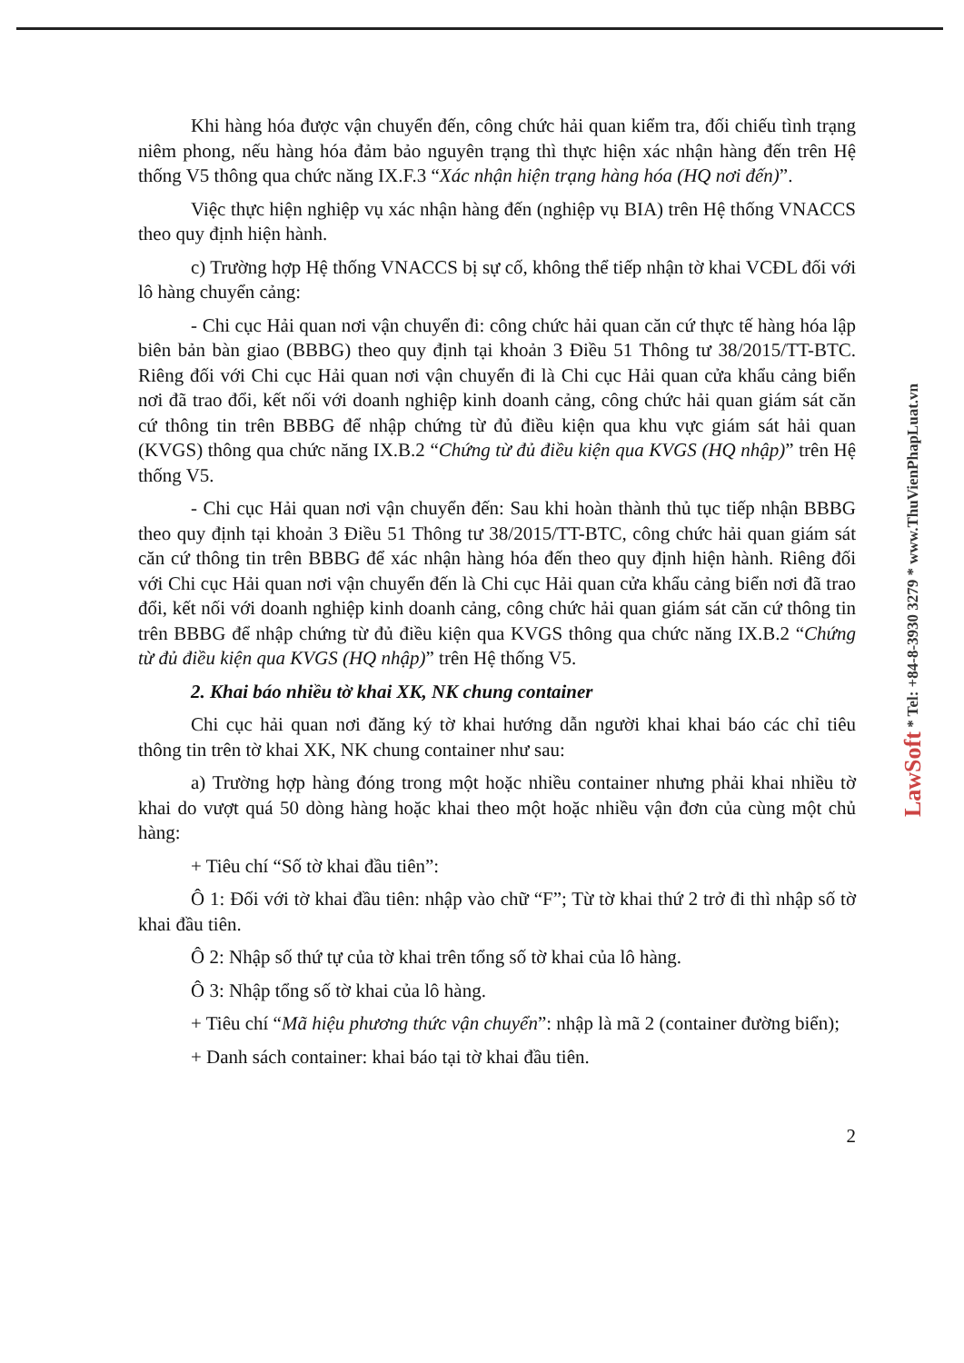Khi hàng hóa được vận chuyển đến, công chức hải quan kiểm tra, đối chiếu tình trạng niêm phong, nếu hàng hóa đảm bảo nguyên trạng thì thực hiện xác nhận hàng đến trên Hệ thống V5 thông qua chức năng IX.F.3 “Xác nhận hiện trạng hàng hóa (HQ nơi đến)”.
Việc thực hiện nghiệp vụ xác nhận hàng đến (nghiệp vụ BIA) trên Hệ thống VNACCS theo quy định hiện hành.
c) Trường hợp Hệ thống VNACCS bị sự cố, không thể tiếp nhận tờ khai VCĐL đối với lô hàng chuyển cảng:
- Chi cục Hải quan nơi vận chuyển đi: công chức hải quan căn cứ thực tế hàng hóa lập biên bản bàn giao (BBBG) theo quy định tại khoản 3 Điều 51 Thông tư 38/2015/TT-BTC. Riêng đối với Chi cục Hải quan nơi vận chuyển đi là Chi cục Hải quan cửa khẩu cảng biển nơi đã trao đổi, kết nối với doanh nghiệp kinh doanh cảng, công chức hải quan giám sát căn cứ thông tin trên BBBG để nhập chứng từ đủ điều kiện qua khu vực giám sát hải quan (KVGS) thông qua chức năng IX.B.2 “Chứng từ đủ điều kiện qua KVGS (HQ nhập)” trên Hệ thống V5.
- Chi cục Hải quan nơi vận chuyển đến: Sau khi hoàn thành thủ tục tiếp nhận BBBG theo quy định tại khoản 3 Điều 51 Thông tư 38/2015/TT-BTC, công chức hải quan giám sát căn cứ thông tin trên BBBG để xác nhận hàng hóa đến theo quy định hiện hành. Riêng đối với Chi cục Hải quan nơi vận chuyển đến là Chi cục Hải quan cửa khẩu cảng biển nơi đã trao đổi, kết nối với doanh nghiệp kinh doanh cảng, công chức hải quan giám sát căn cứ thông tin trên BBBG để nhập chứng từ đủ điều kiện qua KVGS thông qua chức năng IX.B.2 “Chứng từ đủ điều kiện qua KVGS (HQ nhập)” trên Hệ thống V5.
2. Khai báo nhiều tờ khai XK, NK chung container
Chi cục hải quan nơi đăng ký tờ khai hướng dẫn người khai khai báo các chỉ tiêu thông tin trên tờ khai XK, NK chung container như sau:
a) Trường hợp hàng đóng trong một hoặc nhiều container nhưng phải khai nhiều tờ khai do vượt quá 50 dòng hàng hoặc khai theo một hoặc nhiều vận đơn của cùng một chủ hàng:
+ Tiêu chí “Số tờ khai đầu tiên”:
Ô 1: Đối với tờ khai đầu tiên: nhập vào chữ “F”; Từ tờ khai thứ 2 trở đi thì nhập số tờ khai đầu tiên.
Ô 2: Nhập số thứ tự của tờ khai trên tổng số tờ khai của lô hàng.
Ô 3: Nhập tổng số tờ khai của lô hàng.
+ Tiêu chí “Mã hiệu phương thức vận chuyển”: nhập là mã 2 (container đường biển);
+ Danh sách container: khai báo tại tờ khai đầu tiên.
2
LawSoft * Tel: +84-8-3930 3279 * www.ThuVienPhapLuat.vn